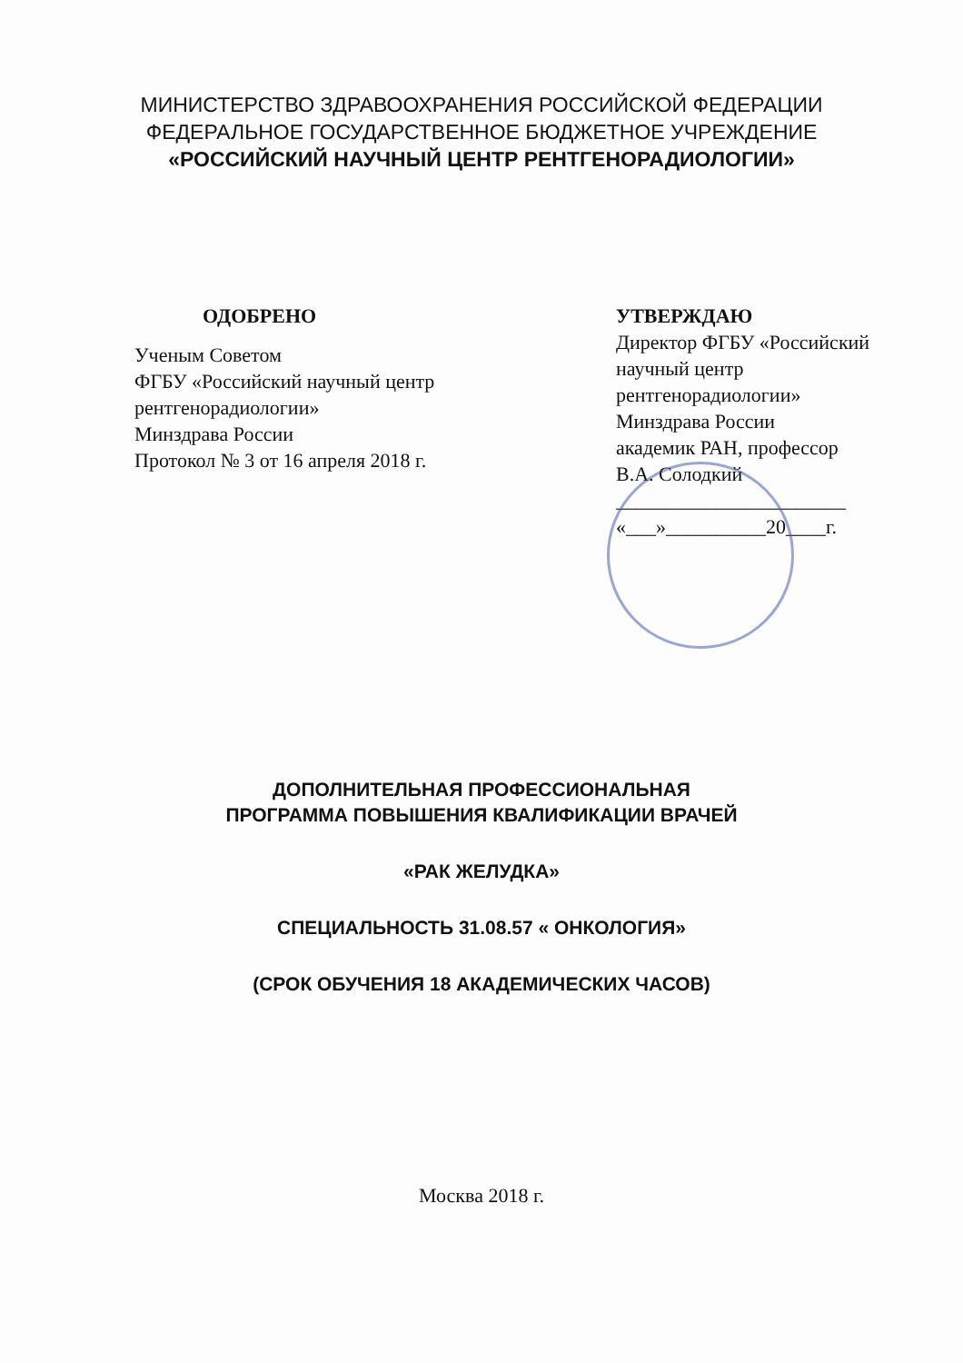МИНИСТЕРСТВО ЗДРАВООХРАНЕНИЯ РОССИЙСКОЙ ФЕДЕРАЦИИ
ФЕДЕРАЛЬНОЕ ГОСУДАРСТВЕННОЕ БЮДЖЕТНОЕ УЧРЕЖДЕНИЕ
«РОССИЙСКИЙ НАУЧНЫЙ ЦЕНТР РЕНТГЕНОРАДИОЛОГИИ»
ОДОБРЕНО
Ученым Советом
ФГБУ «Российский научный центр рентгенорадиологии»
Минздрава России
Протокол № 3 от 16 апреля 2018 г.
УТВЕРЖДАЮ
Директор ФГБУ «Российский научный центр рентгенорадиологии»
Минздрава России
академик РАН, профессор
В.А. Солодкий
_______________________
«___»__________20____г.
ДОПОЛНИТЕЛЬНАЯ ПРОФЕССИОНАЛЬНАЯ
ПРОГРАММА ПОВЫШЕНИЯ КВАЛИФИКАЦИИ ВРАЧЕЙ
«РАК ЖЕЛУДКА»
СПЕЦИАЛЬНОСТЬ 31.08.57 « ОНКОЛОГИЯ»
(СРОК ОБУЧЕНИЯ 18 АКАДЕМИЧЕСКИХ ЧАСОВ)
Москва 2018 г.